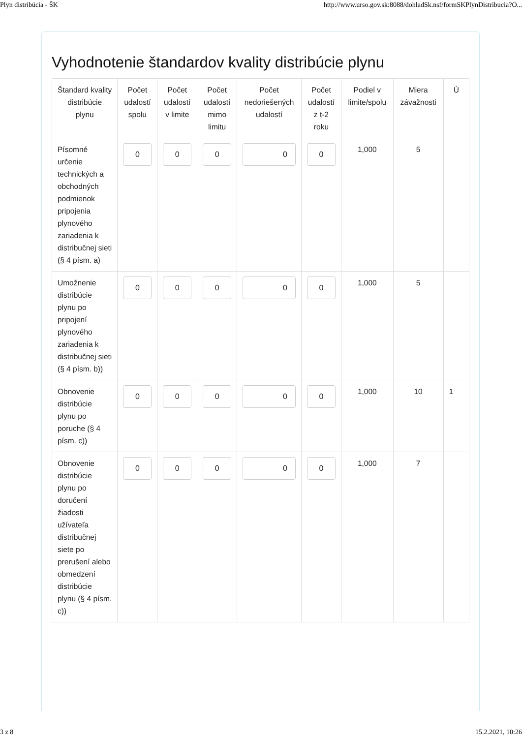Plyn distribúcia - ŠK http://www.urso.gov.sk:8088/dohladSk.nsf/formSKPlynDistribucia?O...
Vyhodnotenie štandardov kvality distribúcie plynu
| Štandard kvality distribúcie plynu | Počet udalostí spolu | Počet udalostí v limite | Počet udalostí mimo limitu | Počet nedoriešených udalostí | Počet udalostí z t-2 roku | Podiel v limite/spolu | Miera závažnosti | Ú |
| --- | --- | --- | --- | --- | --- | --- | --- | --- |
| Písomné určenie technických a obchodných podmienok pripojenia plynového zariadenia k distribučnej sieti (§ 4 písm. a) | 0 | 0 | 0 | 0 | 0 | 1,000 | 5 | |
| Umožnenie distribúcie plynu po pripojení plynového zariadenia k distribučnej sieti (§ 4 písm. b)) | 0 | 0 | 0 | 0 | 0 | 1,000 | 5 | |
| Obnovenie distribúcie plynu po poruche (§ 4 písm. c)) | 0 | 0 | 0 | 0 | 0 | 1,000 | 10 | 1 |
| Obnovenie distribúcie plynu po doručení žiadosti užívateľa distribučnej siete po prerušení alebo obmedzení distribúcie plynu (§ 4 písm. c)) | 0 | 0 | 0 | 0 | 0 | 1,000 | 7 | |
3 z 8 15.2.2021, 10:26